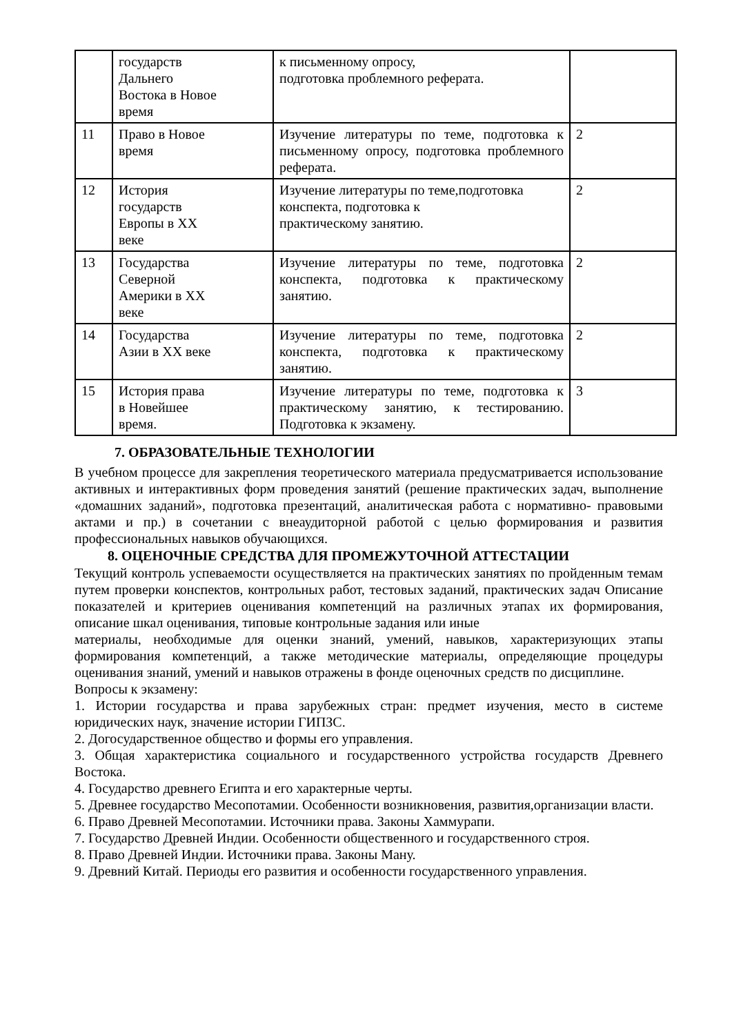| | государств Дальнего Востока в Новое время | к письменному опросу, подготовка проблемного реферата. | |
| 11 | Право в Новое время | Изучение литературы по теме, подготовка к письменному опросу, подготовка проблемного реферата. | 2 |
| 12 | История государств Европы в XX веке | Изучение литературы по теме,подготовка конспекта, подготовка к практическому занятию. | 2 |
| 13 | Государства Северной Америки в XX веке | Изучение литературы по теме, подготовка конспекта, подготовка к практическому занятию. | 2 |
| 14 | Государства Азии в XX веке | Изучение литературы по теме, подготовка конспекта, подготовка к практическому занятию. | 2 |
| 15 | История права в Новейшее время. | Изучение литературы по теме, подготовка к практическому занятию, к тестированию. Подготовка к экзамену. | 3 |
7. ОБРАЗОВАТЕЛЬНЫЕ ТЕХНОЛОГИИ
В учебном процессе для закрепления теоретического материала предусматривается использование активных и интерактивных форм проведения занятий (решение практических задач, выполнение «домашних заданий», подготовка презентаций, аналитическая работа с нормативно- правовыми актами и пр.) в сочетании с внеаудиторной работой с целью формирования и развития профессиональных навыков обучающихся.
8. ОЦЕНОЧНЫЕ СРЕДСТВА ДЛЯ ПРОМЕЖУТОЧНОЙ АТТЕСТАЦИИ
Текущий контроль успеваемости осуществляется на практических занятиях по пройденным темам путем проверки конспектов, контрольных работ, тестовых заданий, практических задач Описание показателей и критериев оценивания компетенций на различных этапах их формирования, описание шкал оценивания, типовые контрольные задания или иные
материалы, необходимые для оценки знаний, умений, навыков, характеризующих этапы формирования компетенций, а также методические материалы, определяющие процедуры оценивания знаний, умений и навыков отражены в фонде оценочных средств по дисциплине.
Вопросы к экзамену:
1. Истории государства и права зарубежных стран: предмет изучения, место в системе юридических наук, значение истории ГИПЗС.
2. Догосударственное общество и формы его управления.
3. Общая характеристика социального и государственного устройства государств Древнего Востока.
4. Государство древнего Египта и его характерные черты.
5. Древнее государство Месопотамии. Особенности возникновения, развития,организации власти.
6. Право Древней Месопотамии. Источники права. Законы Хаммурапи.
7. Государство Древней Индии. Особенности общественного и государственного строя.
8. Право Древней Индии. Источники права. Законы Ману.
9. Древний Китай. Периоды его развития и особенности государственного управления.